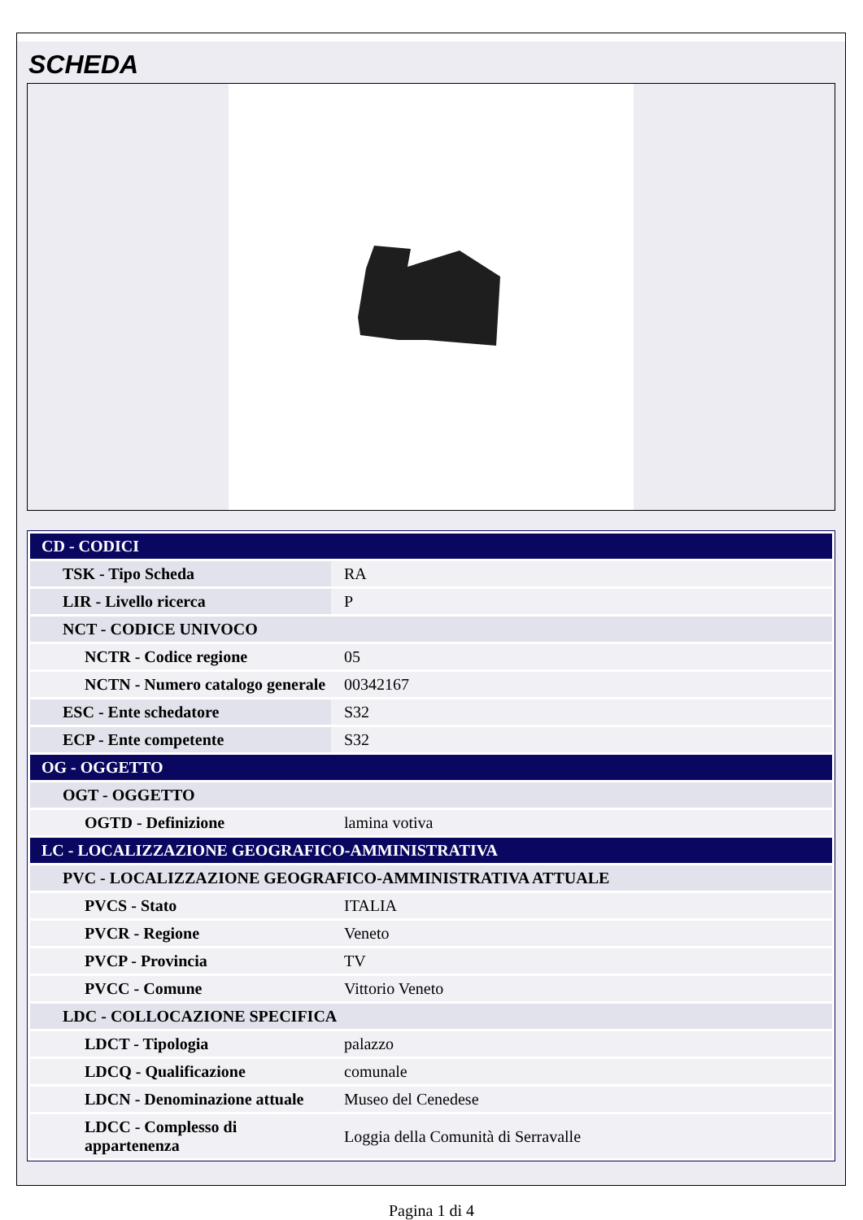SCHEDA
| CD - CODICI | |
| TSK - Tipo Scheda | RA |
| LIR - Livello ricerca | P |
| NCT - CODICE UNIVOCO | |
| NCTR - Codice regione | 05 |
| NCTN - Numero catalogo generale | 00342167 |
| ESC - Ente schedatore | S32 |
| ECP - Ente competente | S32 |
| OG - OGGETTO | |
| OGT - OGGETTO | |
| OGTD - Definizione | lamina votiva |
| LC - LOCALIZZAZIONE GEOGRAFICO-AMMINISTRATIVA | |
| PVC - LOCALIZZAZIONE GEOGRAFICO-AMMINISTRATIVA ATTUALE | |
| PVCS - Stato | ITALIA |
| PVCR - Regione | Veneto |
| PVCP - Provincia | TV |
| PVCC - Comune | Vittorio Veneto |
| LDC - COLLOCAZIONE SPECIFICA | |
| LDCT - Tipologia | palazzo |
| LDCQ - Qualificazione | comunale |
| LDCN - Denominazione attuale | Museo del Cenedese |
| LDCC - Complesso di appartenenza | Loggia della Comunità di Serravalle |
Pagina 1 di 4